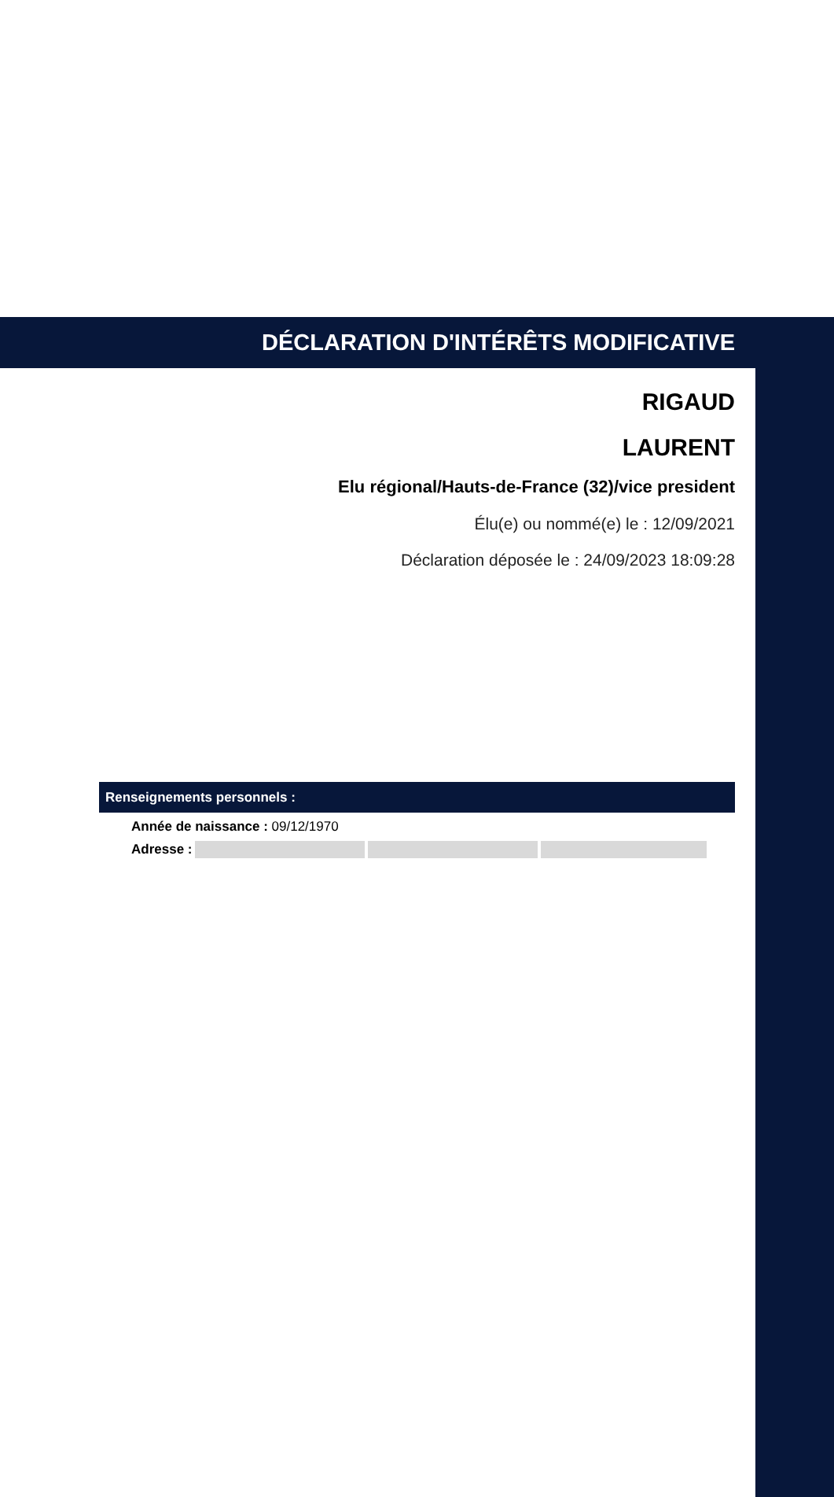DÉCLARATION D'INTÉRÊTS MODIFICATIVE
RIGAUD
LAURENT
Elu régional/Hauts-de-France (32)/vice president
Élu(e) ou nommé(e) le : 12/09/2021
Déclaration déposée le : 24/09/2023 18:09:28
Renseignements personnels :
Année de naissance : 09/12/1970
Adresse :